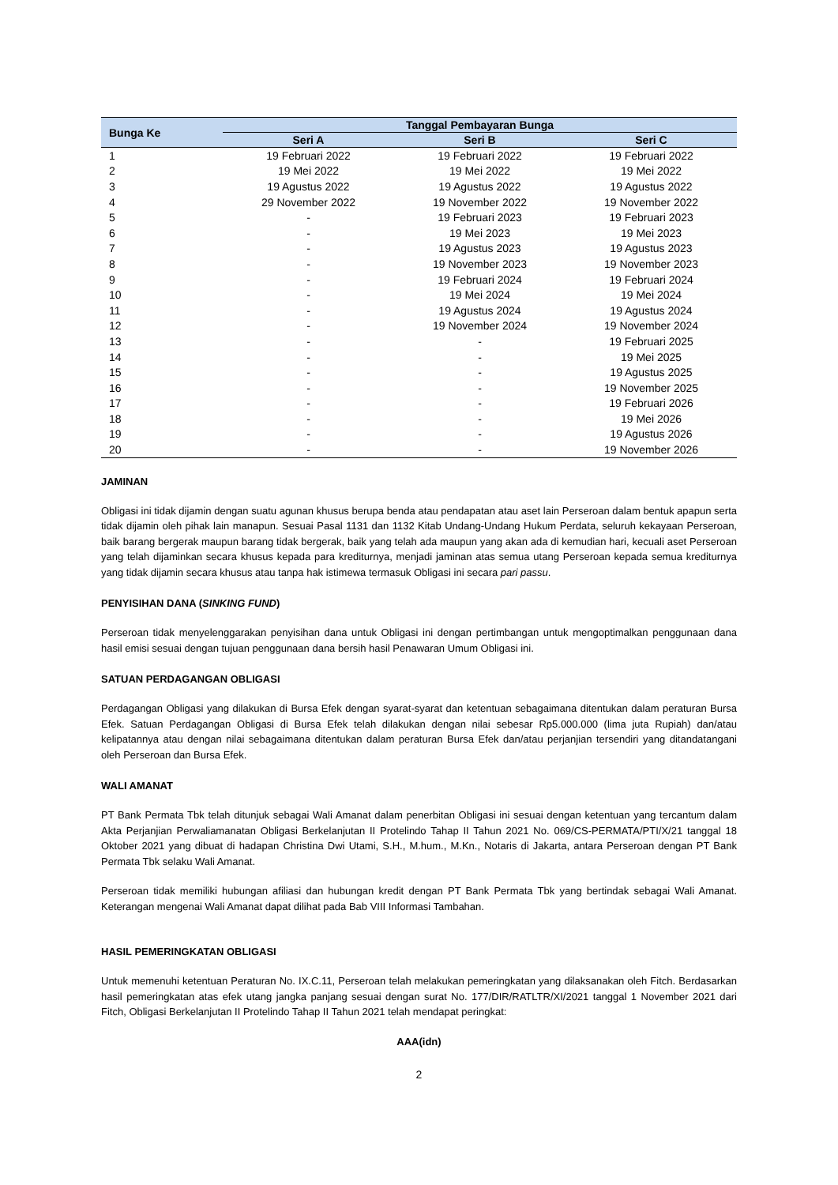| Bunga Ke | Tanggal Pembayaran Bunga | | |
| --- | --- | --- | --- |
| | Seri A | Seri B | Seri C |
| 1 | 19 Februari 2022 | 19 Februari 2022 | 19 Februari 2022 |
| 2 | 19 Mei 2022 | 19 Mei 2022 | 19 Mei 2022 |
| 3 | 19 Agustus 2022 | 19 Agustus 2022 | 19 Agustus 2022 |
| 4 | 29 November 2022 | 19 November 2022 | 19 November 2022 |
| 5 | - | 19 Februari 2023 | 19 Februari 2023 |
| 6 | - | 19 Mei 2023 | 19 Mei 2023 |
| 7 | - | 19 Agustus 2023 | 19 Agustus 2023 |
| 8 | - | 19 November 2023 | 19 November 2023 |
| 9 | - | 19 Februari 2024 | 19 Februari 2024 |
| 10 | - | 19 Mei 2024 | 19 Mei 2024 |
| 11 | - | 19 Agustus 2024 | 19 Agustus 2024 |
| 12 | - | 19 November 2024 | 19 November 2024 |
| 13 | - | - | 19 Februari 2025 |
| 14 | - | - | 19 Mei 2025 |
| 15 | - | - | 19 Agustus 2025 |
| 16 | - | - | 19 November 2025 |
| 17 | - | - | 19 Februari 2026 |
| 18 | - | - | 19 Mei 2026 |
| 19 | - | - | 19 Agustus 2026 |
| 20 | - | - | 19 November 2026 |
JAMINAN
Obligasi ini tidak dijamin dengan suatu agunan khusus berupa benda atau pendapatan atau aset lain Perseroan dalam bentuk apapun serta tidak dijamin oleh pihak lain manapun. Sesuai Pasal 1131 dan 1132 Kitab Undang-Undang Hukum Perdata, seluruh kekayaan Perseroan, baik barang bergerak maupun barang tidak bergerak, baik yang telah ada maupun yang akan ada di kemudian hari, kecuali aset Perseroan yang telah dijaminkan secara khusus kepada para krediturnya, menjadi jaminan atas semua utang Perseroan kepada semua krediturnya yang tidak dijamin secara khusus atau tanpa hak istimewa termasuk Obligasi ini secara pari passu.
PENYISIHAN DANA (SINKING FUND)
Perseroan tidak menyelenggarakan penyisihan dana untuk Obligasi ini dengan pertimbangan untuk mengoptimalkan penggunaan dana hasil emisi sesuai dengan tujuan penggunaan dana bersih hasil Penawaran Umum Obligasi ini.
SATUAN PERDAGANGAN OBLIGASI
Perdagangan Obligasi yang dilakukan di Bursa Efek dengan syarat-syarat dan ketentuan sebagaimana ditentukan dalam peraturan Bursa Efek. Satuan Perdagangan Obligasi di Bursa Efek telah dilakukan dengan nilai sebesar Rp5.000.000 (lima juta Rupiah) dan/atau kelipatannya atau dengan nilai sebagaimana ditentukan dalam peraturan Bursa Efek dan/atau perjanjian tersendiri yang ditandatangani oleh Perseroan dan Bursa Efek.
WALI AMANAT
PT Bank Permata Tbk telah ditunjuk sebagai Wali Amanat dalam penerbitan Obligasi ini sesuai dengan ketentuan yang tercantum dalam Akta Perjanjian Perwaliamanatan Obligasi Berkelanjutan II Protelindo Tahap II Tahun 2021 No. 069/CS-PERMATA/PTI/X/21 tanggal 18 Oktober 2021 yang dibuat di hadapan Christina Dwi Utami, S.H., M.hum., M.Kn., Notaris di Jakarta, antara Perseroan dengan PT Bank Permata Tbk selaku Wali Amanat.
Perseroan tidak memiliki hubungan afiliasi dan hubungan kredit dengan PT Bank Permata Tbk yang bertindak sebagai Wali Amanat. Keterangan mengenai Wali Amanat dapat dilihat pada Bab VIII Informasi Tambahan.
HASIL PEMERINGKATAN OBLIGASI
Untuk memenuhi ketentuan Peraturan No. IX.C.11, Perseroan telah melakukan pemeringkatan yang dilaksanakan oleh Fitch. Berdasarkan hasil pemeringkatan atas efek utang jangka panjang sesuai dengan surat No. 177/DIR/RATLTR/XI/2021 tanggal 1 November 2021 dari Fitch, Obligasi Berkelanjutan II Protelindo Tahap II Tahun 2021 telah mendapat peringkat:
AAA(idn)
2